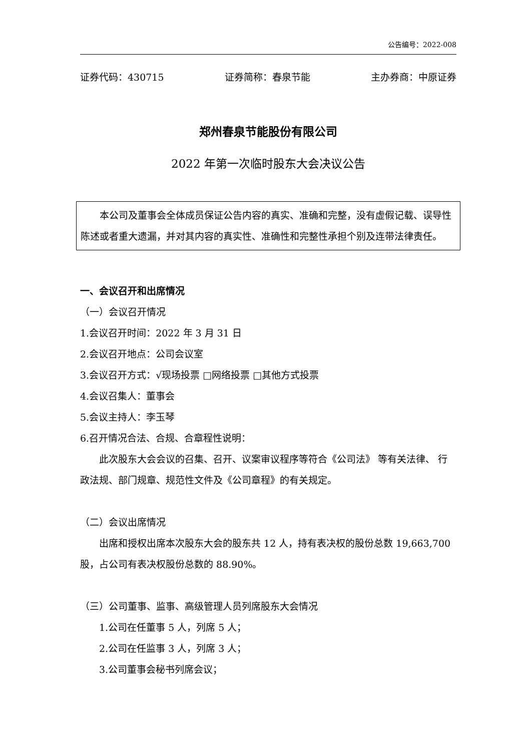公告编号：2022-008
证券代码：430715 证券简称：春泉节能 主办券商：中原证券
郑州春泉节能股份有限公司
2022 年第一次临时股东大会决议公告
本公司及董事会全体成员保证公告内容的真实、准确和完整，没有虚假记载、误导性陈述或者重大遗漏，并对其内容的真实性、准确性和完整性承担个别及连带法律责任。
一、会议召开和出席情况
（一）会议召开情况
1.会议召开时间：2022 年 3 月 31 日
2.会议召开地点：公司会议室
3.会议召开方式：√现场投票 □网络投票 □其他方式投票
4.会议召集人：董事会
5.会议主持人：李玉琴
6.召开情况合法、合规、合章程性说明：
此次股东大会会议的召集、召开、议案审议程序等符合《公司法》 等有关法律、 行政法规、部门规章、规范性文件及《公司章程》的有关规定。
（二）会议出席情况
出席和授权出席本次股东大会的股东共 12 人，持有表决权的股份总数 19,663,700 股，占公司有表决权股份总数的 88.90%。
（三）公司董事、监事、高级管理人员列席股东大会情况
1.公司在任董事 5 人，列席 5 人；
2.公司在任监事 3 人，列席 3 人；
3.公司董事会秘书列席会议；